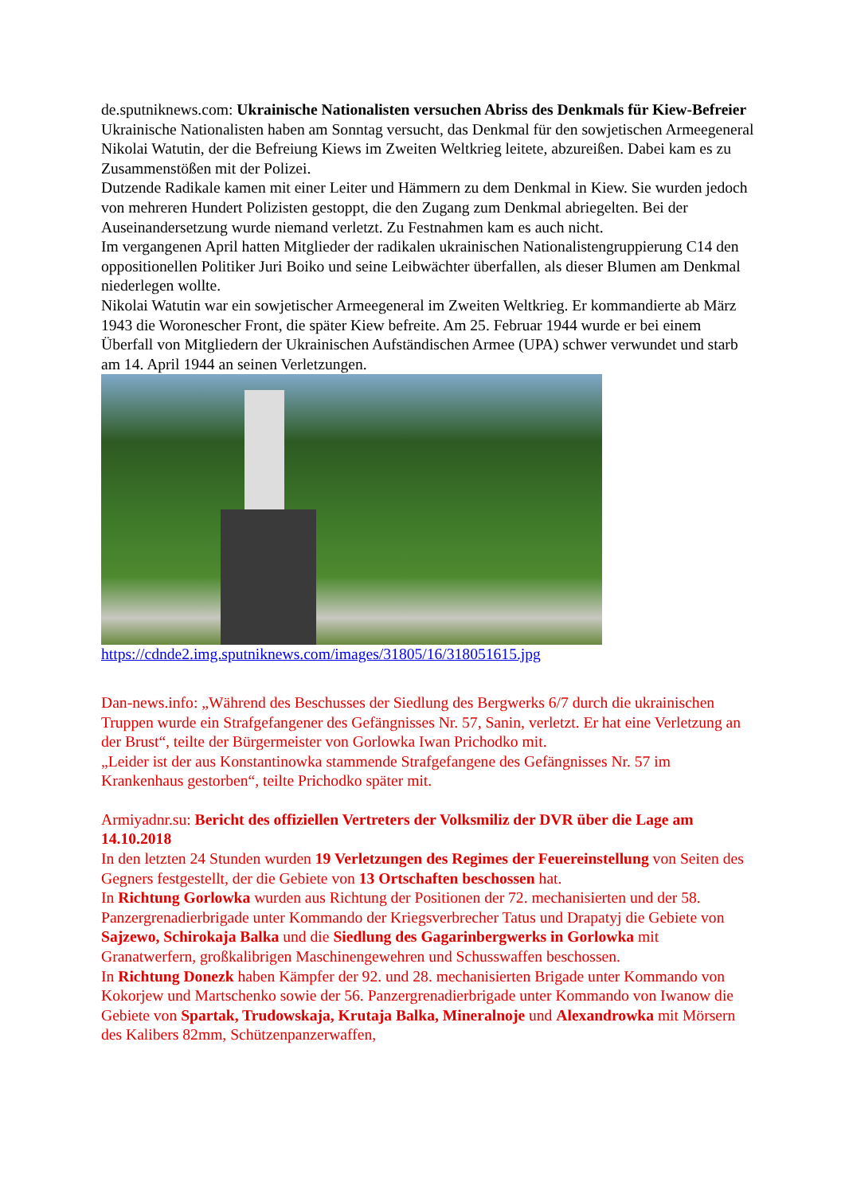de.sputniknews.com: Ukrainische Nationalisten versuchen Abriss des Denkmals für Kiew-Befreier
Ukrainische Nationalisten haben am Sonntag versucht, das Denkmal für den sowjetischen Armeegeneral Nikolai Watutin, der die Befreiung Kiews im Zweiten Weltkrieg leitete, abzureißen. Dabei kam es zu Zusammenstößen mit der Polizei.
Dutzende Radikale kamen mit einer Leiter und Hämmern zu dem Denkmal in Kiew. Sie wurden jedoch von mehreren Hundert Polizisten gestoppt, die den Zugang zum Denkmal abriegelten. Bei der Auseinandersetzung wurde niemand verletzt. Zu Festnahmen kam es auch nicht.
Im vergangenen April hatten Mitglieder der radikalen ukrainischen Nationalistengruppierung C14 den oppositionellen Politiker Juri Boiko und seine Leibwächter überfallen, als dieser Blumen am Denkmal niederlegen wollte.
Nikolai Watutin war ein sowjetischer Armeegeneral im Zweiten Weltkrieg. Er kommandierte ab März 1943 die Woronescher Front, die später Kiew befreite. Am 25. Februar 1944 wurde er bei einem Überfall von Mitgliedern der Ukrainischen Aufständischen Armee (UPA) schwer verwundet und starb am 14. April 1944 an seinen Verletzungen.
https://cdnde2.img.sputniknews.com/images/31805/16/318051615.jpg
Dan-news.info: „Während des Beschusses der Siedlung des Bergwerks 6/7 durch die ukrainischen Truppen wurde ein Strafgefangener des Gefängnisses Nr. 57, Sanin, verletzt. Er hat eine Verletzung an der Brust“, teilte der Bürgermeister von Gorlowka Iwan Prichodko mit.
„Leider ist der aus Konstantinowka stammende Strafgefangene des Gefängnisses Nr. 57 im Krankenhaus gestorben“, teilte Prichodko später mit.
Armiyadnr.su: Bericht des offiziellen Vertreters der Volksmiliz der DVR über die Lage am 14.10.2018
In den letzten 24 Stunden wurden 19 Verletzungen des Regimes der Feuereinstellung von Seiten des Gegners festgestellt, der die Gebiete von 13 Ortschaften beschossen hat.
In Richtung Gorlowka wurden aus Richtung der Positionen der 72. mechanisierten und der 58. Panzergrenadierbrigade unter Kommando der Kriegsverbrecher Tatus und Drapatyj die Gebiete von Sajzewo, Schirokaja Balka und die Siedlung des Gagarinbergwerks in Gorlowka mit Granatwerfern, großkalibrigen Maschinengewehren und Schusswaffen beschossen.
In Richtung Donezk haben Kämpfer der 92. und 28. mechanisierten Brigade unter Kommando von Kokorjew und Martschenko sowie der 56. Panzergrenadierbrigade unter Kommando von Iwanow die Gebiete von Spartak, Trudowskaja, Krutaja Balka, Mineralnoje und Alexandrowka mit Mörsern des Kalibers 82mm, Schützenpanzerwaffen,